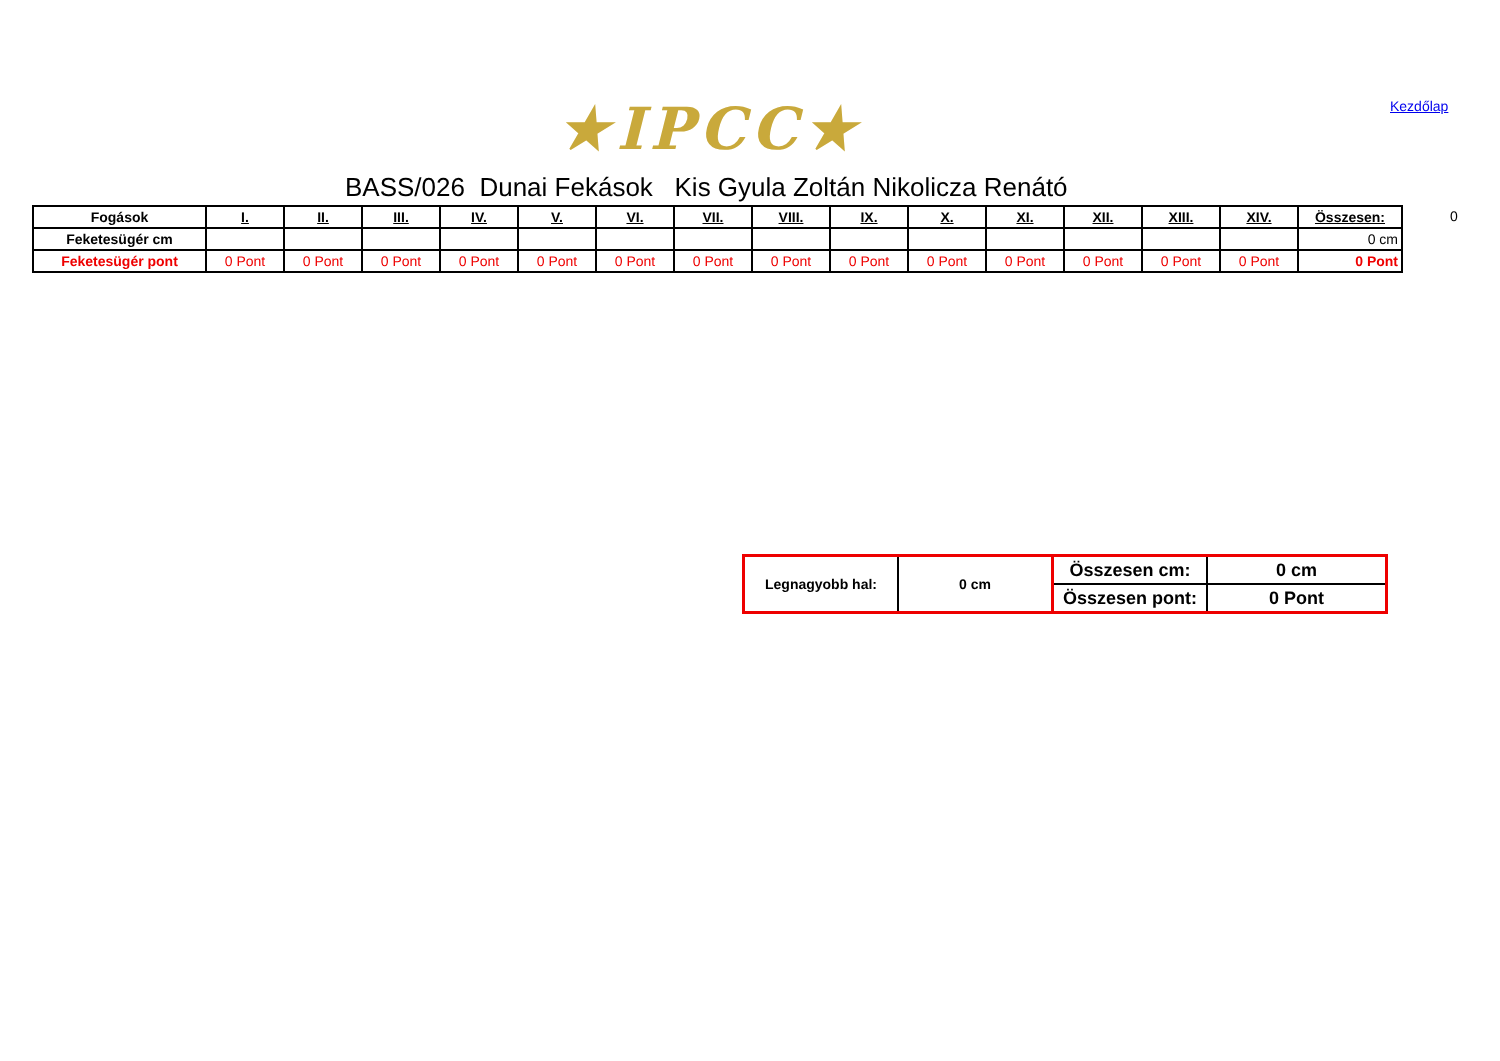★IPCC★ Kezdőlap
BASS/026 Dunai Fekások Kis Gyula Zoltán Nikolicza Renátó
| Fogások | I. | II. | III. | IV. | V. | VI. | VII. | VIII. | IX. | X. | XI. | XII. | XIII. | XIV. | Összesen: |
| --- | --- | --- | --- | --- | --- | --- | --- | --- | --- | --- | --- | --- | --- | --- | --- |
| Feketesügér cm | | | | | | | | | | | | | | | 0 cm |
| Feketesügér pont | 0 Pont | 0 Pont | 0 Pont | 0 Pont | 0 Pont | 0 Pont | 0 Pont | 0 Pont | 0 Pont | 0 Pont | 0 Pont | 0 Pont | 0 Pont | 0 Pont | 0 Pont |
0
| Legnagyobb hal: | 0 cm | Összesen cm: | 0 cm |
| | | Összesen pont: | 0 Pont |